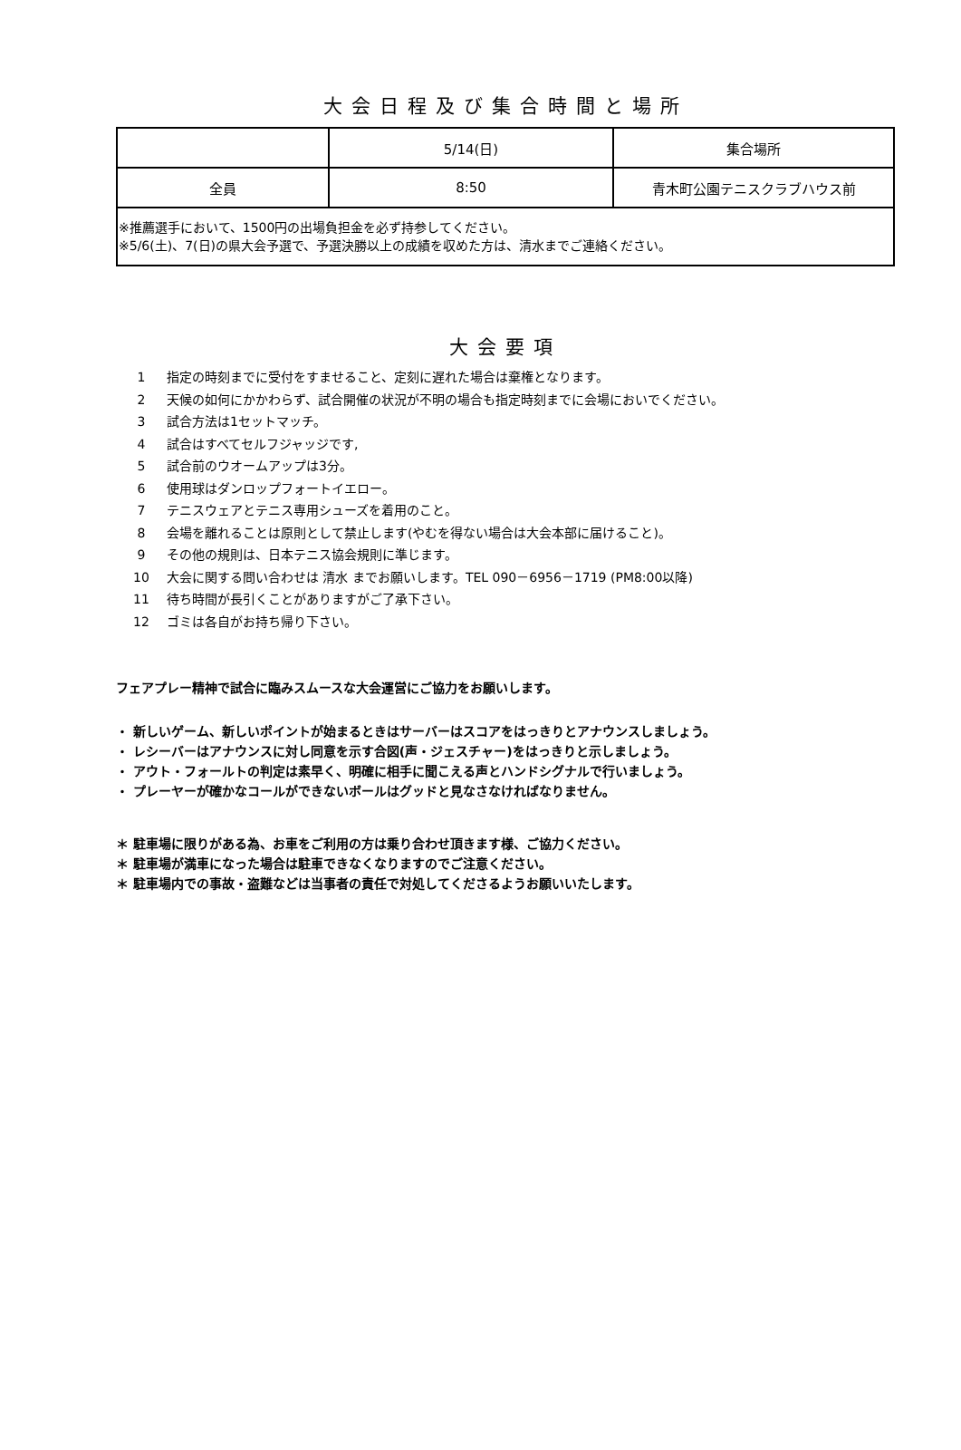大会日程及び集合時間と場所
| | 5/14(日) | 集合場所 |
| 全員 | 8:50 | 青木町公園テニスクラブハウス前 |
| ※推薦選手において、1500円の出場負担金を必ず持参してください。 ※5/6(土)、7(日)の県大会予選で、予選決勝以上の成績を収めた方は、清水までご連絡ください。 | | |
大会要項
1 指定の時刻までに受付をすませること、定刻に遅れた場合は棄権となります。
2 天候の如何にかかわらず、試合開催の状況が不明の場合も指定時刻までに会場においでください。
3 試合方法は1セットマッチ。
4 試合はすべてセルフジャッジです,
5 試合前のウオームアップは3分。
6 使用球はダンロップフォートイエロー。
7 テニスウェアとテニス専用シューズを着用のこと。
8 会場を離れることは原則として禁止します(やむを得ない場合は大会本部に届けること)。
9 その他の規則は、日本テニス協会規則に準じます。
10 大会に関する問い合わせは 清水 までお願いします。TEL 090－6956－1719 (PM8:00以降)
11 待ち時間が長引くことがありますがご了承下さい。
12 ゴミは各自がお持ち帰り下さい。
フェアプレー精神で試合に臨みスムースな大会運営にご協力をお願いします。
・ 新しいゲーム、新しいポイントが始まるときはサーバーはスコアをはっきりとアナウンスしましょう。
・ レシーバーはアナウンスに対し同意を示す合図(声・ジェスチャー)をはっきりと示しましょう。
・ アウト・フォールトの判定は素早く、明確に相手に聞こえる声とハンドシグナルで行いましょう。
・ プレーヤーが確かなコールができないボールはグッドと見なさなければなりません。
＊ 駐車場に限りがある為、お車をご利用の方は乗り合わせ頂きます様、ご協力ください。
＊ 駐車場が満車になった場合は駐車できなくなりますのでご注意ください。
＊ 駐車場内での事故・盗難などは当事者の責任で対処してくださるようお願いいたします。